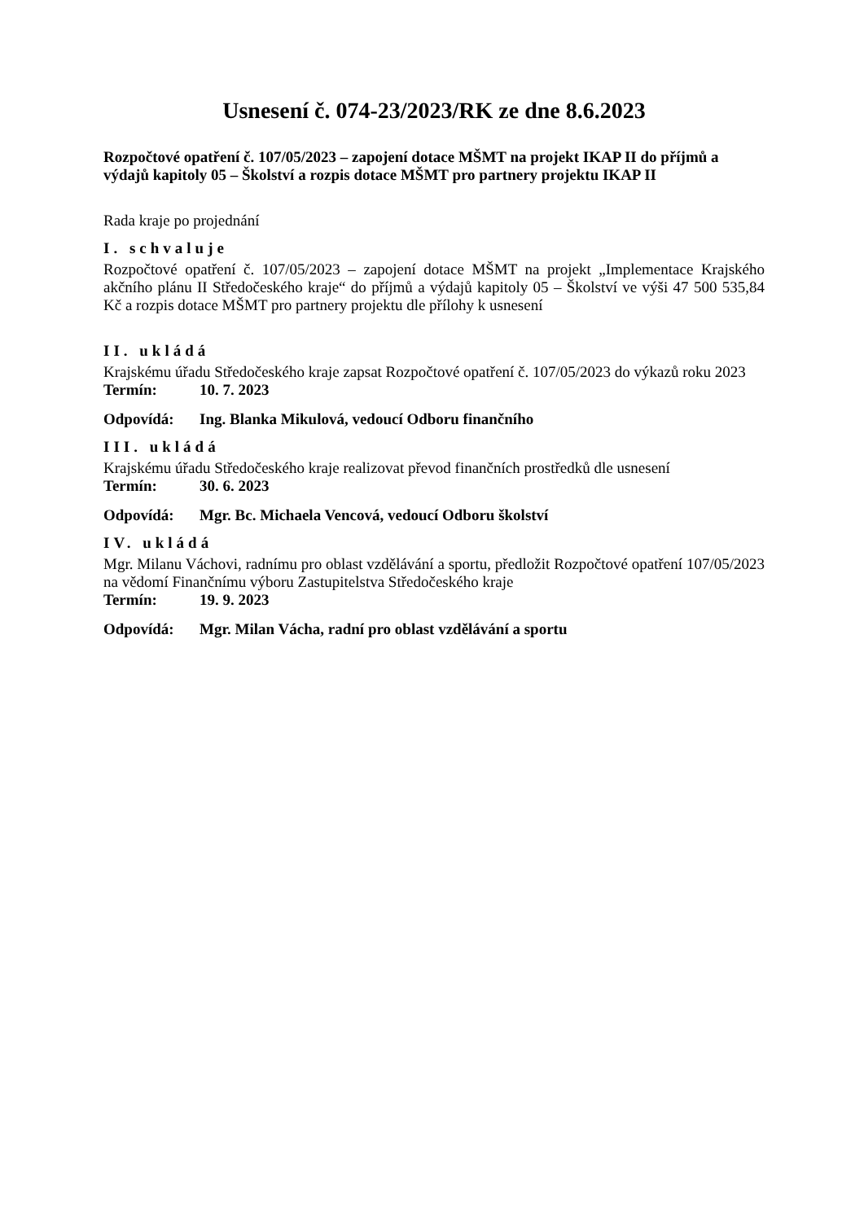Usnesení č. 074-23/2023/RK ze dne 8.6.2023
Rozpočtové opatření č. 107/05/2023 – zapojení dotace MŠMT na projekt IKAP II do příjmů a výdajů kapitoly 05 – Školství a rozpis dotace MŠMT pro partnery projektu IKAP II
Rada kraje po projednání
I. schvaluje
Rozpočtové opatření č. 107/05/2023 – zapojení dotace MŠMT na projekt „Implementace Krajského akčního plánu II Středočeského kraje“ do příjmů a výdajů kapitoly 05 – Školství ve výši 47 500 535,84 Kč a rozpis dotace MŠMT pro partnery projektu dle přílohy k usnesení
II. ukládá
Krajskému úřadu Středočeského kraje zapsat Rozpočtové opatření č. 107/05/2023 do výkazů roku 2023
Termín: 10. 7. 2023
Odpovídá: Ing. Blanka Mikulová, vedoucí Odboru finančního
III. ukládá
Krajskému úřadu Středočeského kraje realizovat převod finančních prostředků dle usnesení
Termín: 30. 6. 2023
Odpovídá: Mgr. Bc. Michaela Vencová, vedoucí Odboru školství
IV. ukládá
Mgr. Milanu Váchovi, radnímu pro oblast vzdělávání a sportu, předložit Rozpočtové opatření 107/05/2023 na vědomí Finančnímu výboru Zastupitelstva Středočeského kraje
Termín: 19. 9. 2023
Odpovídá: Mgr. Milan Vácha, radní pro oblast vzdělávání a sportu